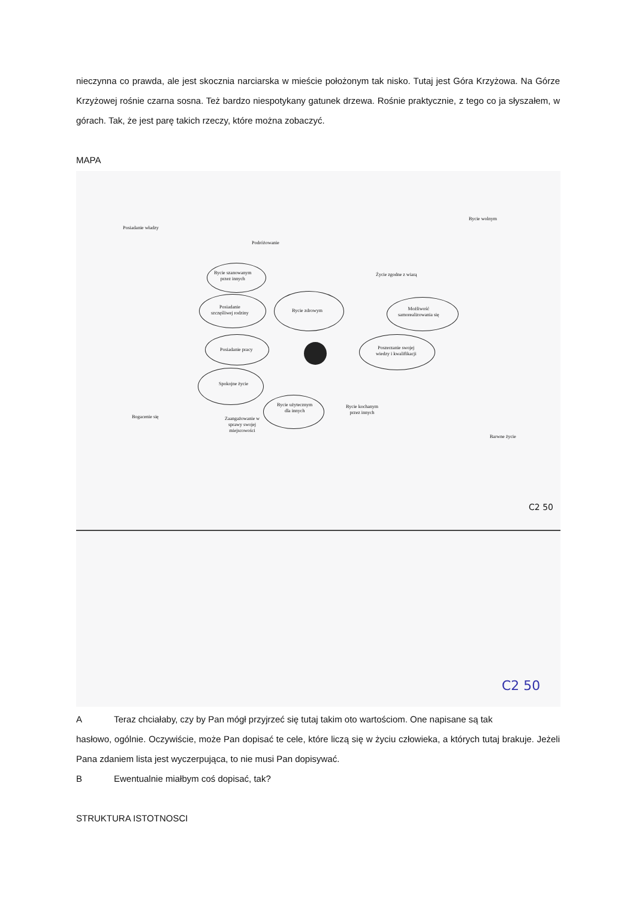nieczynna co prawda, ale jest skocznia narciarska w mieście położonym tak nisko. Tutaj jest Góra Krzyżowa. Na Górze Krzyżowej rośnie czarna sosna. Też bardzo niespotykany gatunek drzewa. Rośnie praktycznie, z tego co ja słyszałem, w górach. Tak, że jest parę takich rzeczy, które można zobaczyć.
MAPA
Posiadanie władzy
Podróżowanie
Bycie wolnym
Życie zgodne z wiarą
Bycie szanowanym
przez innych
Posiadanie
szczęśliwej rodziny
Bycie zdrowym
Możliwość
samorealizowania się
Posiadanie pracy
Poszerzanie swojej
wiedzy i kwalifikacji
Spokojne życie
Bycie użytecznym
dla innych
Bycie kochanym
przez innych
Bogacenie się
Zaangażowanie w
sprawy swojej
miejscowości
Barwne życie
C2 50
C2 50
A Teraz chciałaby, czy by Pan mógł przyjrzeć się tutaj takim oto wartościom. One napisane są tak
hasłowo, ogólnie. Oczywiście, może Pan dopisać te cele, które liczą się w życiu człowieka, a których tutaj brakuje. Jeżeli Pana zdaniem lista jest wyczerpująca, to nie musi Pan dopisywać.
B Ewentualnie miałbym coś dopisać, tak?
STRUKTURA ISTOTNOSCI